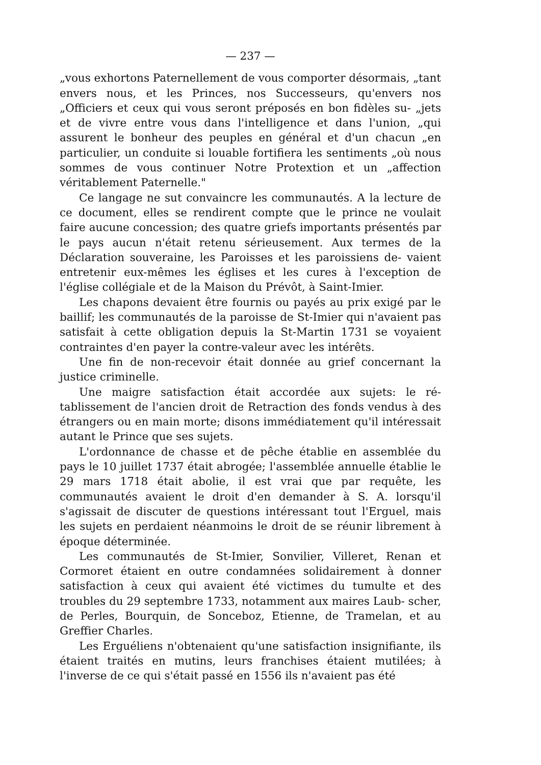— 237 —
„vous exhortons Paternellement de vous comporter désormais, „tant envers nous, et les Princes, nos Successeurs, qu'envers nos „Officiers et ceux qui vous seront préposés en bon fidèles su- „jets et de vivre entre vous dans l'intelligence et dans l'union, „qui assurent le bonheur des peuples en général et d'un chacun „en particulier, un conduite si louable fortifiera les sentiments „où nous sommes de vous continuer Notre Protextion et un „affection véritablement Paternelle."
Ce langage ne sut convaincre les communautés. A la lecture de ce document, elles se rendirent compte que le prince ne voulait faire aucune concession; des quatre griefs importants présentés par le pays aucun n'était retenu sérieusement. Aux termes de la Déclaration souveraine, les Paroisses et les paroissiens de- vaient entretenir eux-mêmes les églises et les cures à l'exception de l'église collégiale et de la Maison du Prévôt, à Saint-Imier.
Les chapons devaient être fournis ou payés au prix exigé par le baillif; les communautés de la paroisse de St-Imier qui n'avaient pas satisfait à cette obligation depuis la St-Martin 1731 se voyaient contraintes d'en payer la contre-valeur avec les intérêts.
Une fin de non-recevoir était donnée au grief concernant la justice criminelle.
Une maigre satisfaction était accordée aux sujets: le ré- tablissement de l'ancien droit de Retraction des fonds vendus à des étrangers ou en main morte; disons immédiatement qu'il intéressait autant le Prince que ses sujets.
L'ordonnance de chasse et de pêche établie en assemblée du pays le 10 juillet 1737 était abrogée; l'assemblée annuelle établie le 29 mars 1718 était abolie, il est vrai que par requête, les communautés avaient le droit d'en demander à S. A. lorsqu'il s'agissait de discuter de questions intéressant tout l'Erguel, mais les sujets en perdaient néanmoins le droit de se réunir librement à époque déterminée.
Les communautés de St-Imier, Sonvilier, Villeret, Renan et Cormoret étaient en outre condamnées solidairement à donner satisfaction à ceux qui avaient été victimes du tumulte et des troubles du 29 septembre 1733, notamment aux maires Laub- scher, de Perles, Bourquin, de Sonceboz, Etienne, de Tramelan, et au Greffier Charles.
Les Erguéliens n'obtenaient qu'une satisfaction insignifiante, ils étaient traités en mutins, leurs franchises étaient mutilées; à l'inverse de ce qui s'était passé en 1556 ils n'avaient pas été